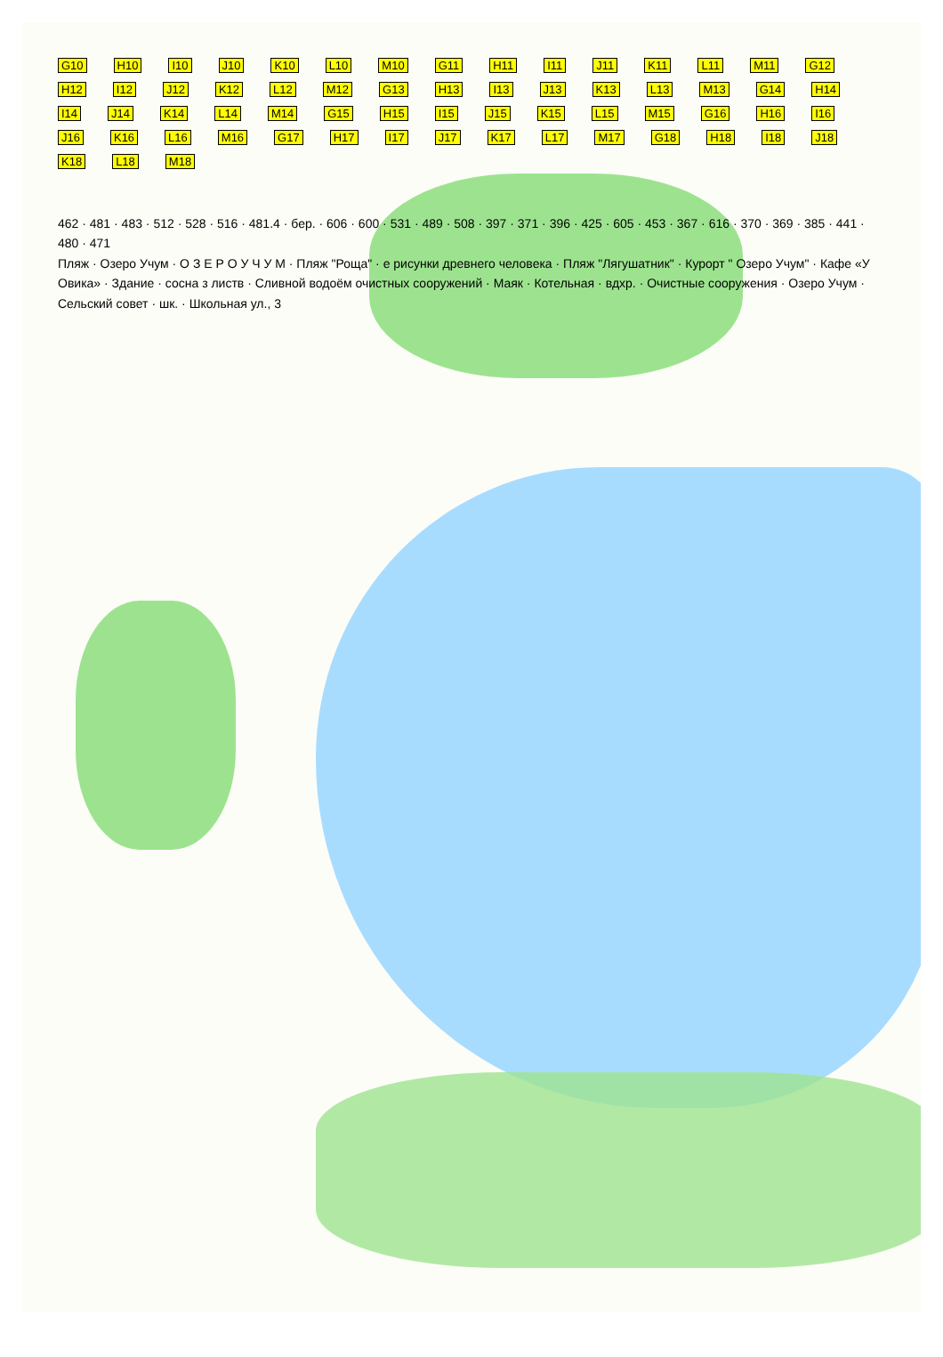G10 H10 I10 J10 K10 L10 M10 G11 H11 I11 J11 K11 L11 M11 G12 H12 I12 J12 K12 L12 M12 G13 H13 I13 J13 K13 L13 M13 G14 H14 I14 J14 K14 L14 M14 G15 H15 I15 J15 K15 L15 M15 G16 H16 I16 J16 K16 L16 M16 G17 H17 I17 J17 K17 L17 M17 G18 H18 I18 J18 K18 L18 M18
462 · 481 · 483 · 512 · 528 · 516 · 481.4 · бер. · 606 · 600 · 531 · 489 · 508 · 397 · 371 · 396 · 425 · 605 · 453 · 367 · 616 · 370 · 369 · 385 · 441 · 480 · 471
Пляж · Озеро Учум · О З Е Р О У Ч У М · Пляж "Роща" · е рисунки древнего человека · Пляж "Лягушатник" · Курорт " Озеро Учум" · Кафе «У Овика» · Здание · сосна з листв · Сливной водоём очистных сооружений · Маяк · Котельная · вдхр. · Очистные сооружения · Озеро Учум · Сельский совет · шк. · Школьная ул., 3